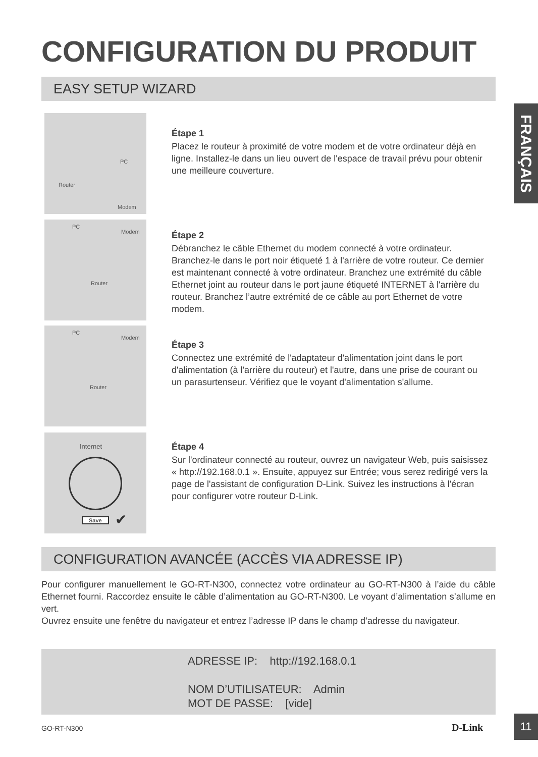CONFIGURATION DU PRODUIT
FRANÇAIS
EASY SETUP WIZARD
PC
Router
Modem
Étape 1
Placez le routeur à proximité de votre modem et de votre ordinateur déjà en ligne. Installez-le dans un lieu ouvert de l'espace de travail prévu pour obtenir une meilleure couverture.
PC
Modem
Router
Étape 2
Débranchez le câble Ethernet du modem connecté à votre ordinateur. Branchez-le dans le port noir étiqueté 1 à l'arrière de votre routeur. Ce dernier est maintenant connecté à votre ordinateur. Branchez une extrémité du câble Ethernet joint au routeur dans le port jaune étiqueté INTERNET à l'arrière du routeur. Branchez l’autre extrémité de ce câble au port Ethernet de votre modem.
PC
Modem
Router
Étape 3
Connectez une extrémité de l'adaptateur d'alimentation joint dans le port d'alimentation (à l'arrière du routeur) et l'autre, dans une prise de courant ou un parasurtenseur. Vérifiez que le voyant d'alimentation s'allume.
Internet
Save ✔
Étape 4
Sur l'ordinateur connecté au routeur, ouvrez un navigateur Web, puis saisissez « http://192.168.0.1 ». Ensuite, appuyez sur Entrée; vous serez redirigé vers la page de l'assistant de configuration D-Link. Suivez les instructions à l'écran pour configurer votre routeur D-Link.
CONFIGURATION AVANCÉE (ACCÈS VIA ADRESSE IP)
Pour configurer manuellement le GO-RT-N300, connectez votre ordinateur au GO-RT-N300 à l’aide du câble Ethernet fourni. Raccordez ensuite le câble d’alimentation au GO-RT-N300. Le voyant d’alimentation s’allume en vert.
Ouvrez ensuite une fenêtre du navigateur et entrez l’adresse IP dans le champ d’adresse du navigateur.
ADRESSE IP: http://192.168.0.1
NOM D’UTILISATEUR: Admin
MOT DE PASSE: [vide]
GO-RT-N300 D-Link
11